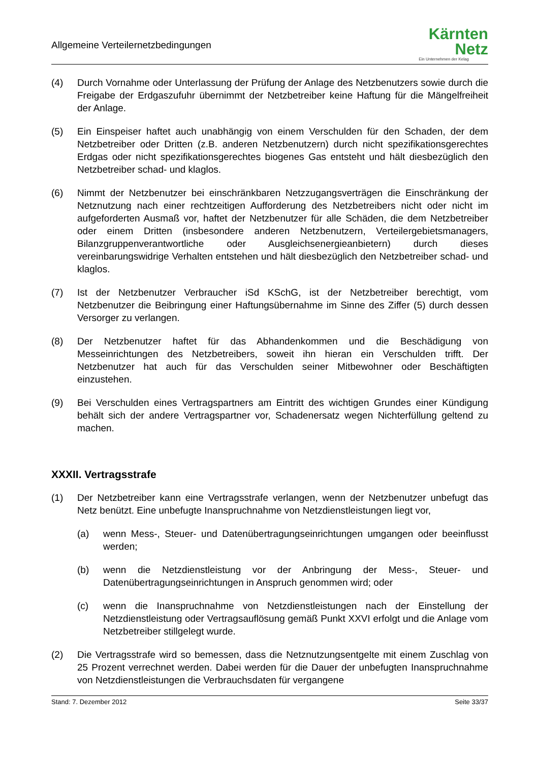Allgemeine Verteilernetzbedingungen
Kärnten
Netz
Ein Unternehmen der Kelag
(4) Durch Vornahme oder Unterlassung der Prüfung der Anlage des Netzbenutzers sowie durch die Freigabe der Erdgaszufuhr übernimmt der Netzbetreiber keine Haftung für die Mängelfreiheit der Anlage.
(5) Ein Einspeiser haftet auch unabhängig von einem Verschulden für den Schaden, der dem Netzbetreiber oder Dritten (z.B. anderen Netzbenutzern) durch nicht spezifikationsgerechtes Erdgas oder nicht spezifikationsgerechtes biogenes Gas entsteht und hält diesbezüglich den Netzbetreiber schad- und klaglos.
(6) Nimmt der Netzbenutzer bei einschränkbaren Netzzugangsverträgen die Einschränkung der Netznutzung nach einer rechtzeitigen Aufforderung des Netzbetreibers nicht oder nicht im aufgeforderten Ausmaß vor, haftet der Netzbenutzer für alle Schäden, die dem Netzbetreiber oder einem Dritten (insbesondere anderen Netzbenutzern, Verteilergebietsmanagers, Bilanzgruppenverantwortliche oder Ausgleichsenergieanbietern) durch dieses vereinbarungswidrige Verhalten entstehen und hält diesbezüglich den Netzbetreiber schad- und klaglos.
(7) Ist der Netzbenutzer Verbraucher iSd KSchG, ist der Netzbetreiber berechtigt, vom Netzbenutzer die Beibringung einer Haftungsübernahme im Sinne des Ziffer (5) durch dessen Versorger zu verlangen.
(8) Der Netzbenutzer haftet für das Abhandenkommen und die Beschädigung von Messeinrichtungen des Netzbetreibers, soweit ihn hieran ein Verschulden trifft. Der Netzbenutzer hat auch für das Verschulden seiner Mitbewohner oder Beschäftigten einzustehen.
(9) Bei Verschulden eines Vertragspartners am Eintritt des wichtigen Grundes einer Kündigung behält sich der andere Vertragspartner vor, Schadenersatz wegen Nichterfüllung geltend zu machen.
XXXII. Vertragsstrafe
(1) Der Netzbetreiber kann eine Vertragsstrafe verlangen, wenn der Netzbenutzer unbefugt das Netz benützt. Eine unbefugte Inanspruchnahme von Netzdienstleistungen liegt vor,
(a) wenn Mess-, Steuer- und Datenübertragungseinrichtungen umgangen oder beeinflusst werden;
(b) wenn die Netzdienstleistung vor der Anbringung der Mess-, Steuer- und Datenübertragungseinrichtungen in Anspruch genommen wird; oder
(c) wenn die Inanspruchnahme von Netzdienstleistungen nach der Einstellung der Netzdienstleistung oder Vertragsauflösung gemäß Punkt XXVI erfolgt und die Anlage vom Netzbetreiber stillgelegt wurde.
(2) Die Vertragsstrafe wird so bemessen, dass die Netznutzungsentgelte mit einem Zuschlag von 25 Prozent verrechnet werden. Dabei werden für die Dauer der unbefugten Inanspruchnahme von Netzdienstleistungen die Verbrauchsdaten für vergangene
Stand: 7. Dezember 2012 Seite 33/37